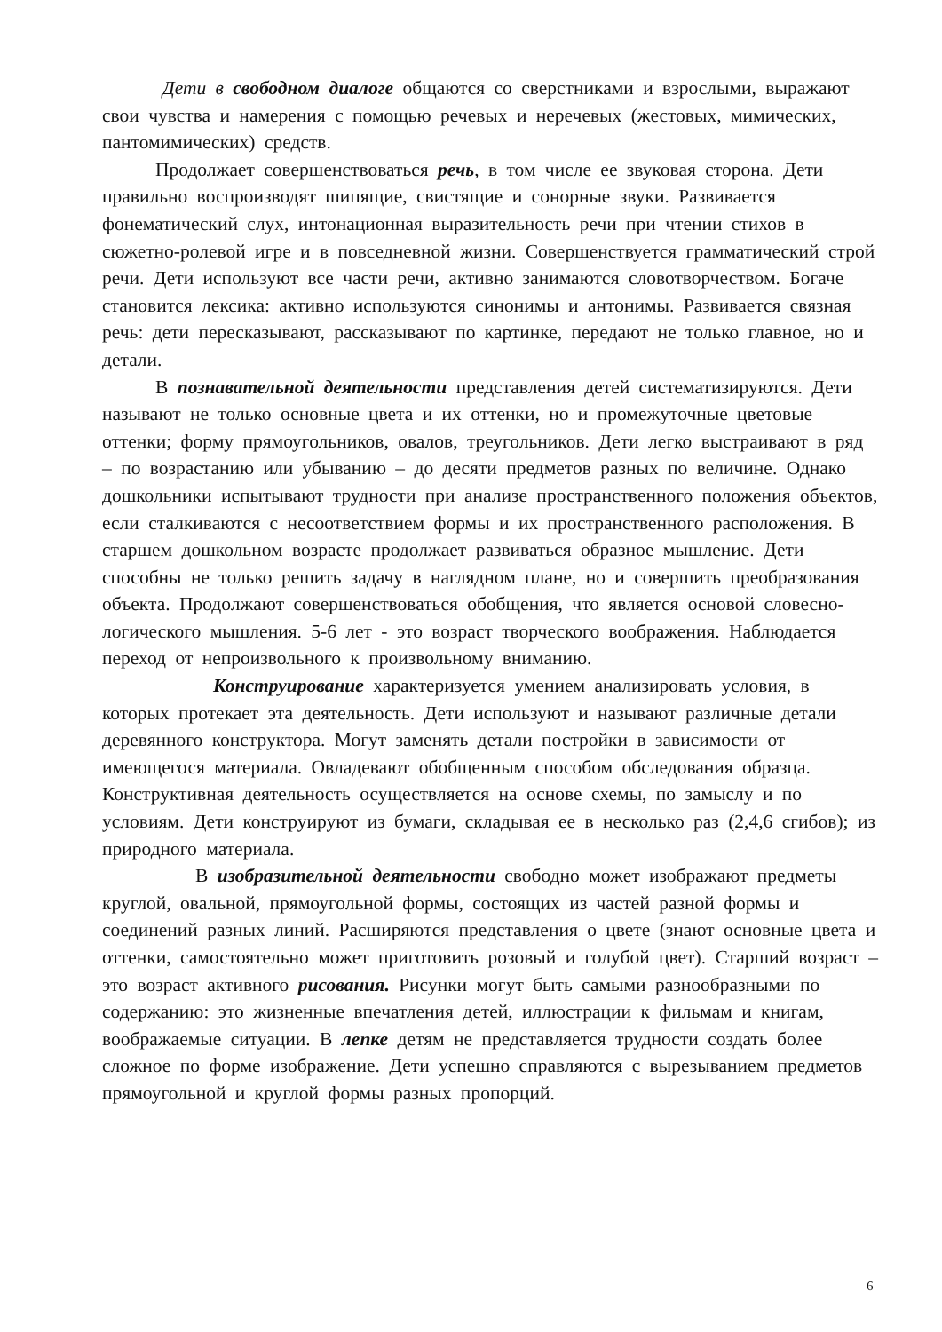Дети в свободном диалоге общаются со сверстниками и взрослыми, выражают свои чувства и намерения с помощью речевых и неречевых (жестовых, мимических, пантомимических) средств.
Продолжает совершенствоваться речь, в том числе ее звуковая сторона. Дети правильно воспроизводят шипящие, свистящие и сонорные звуки. Развивается фонематический слух, интонационная выразительность речи при чтении стихов в сюжетно-ролевой игре и в повседневной жизни. Совершенствуется грамматический строй речи. Дети используют все части речи, активно занимаются словотворчеством. Богаче становится лексика: активно используются синонимы и антонимы. Развивается связная речь: дети пересказывают, рассказывают по картинке, передают не только главное, но и детали.
В познавательной деятельности представления детей систематизируются. Дети называют не только основные цвета и их оттенки, но и промежуточные цветовые оттенки; форму прямоугольников, овалов, треугольников. Дети легко выстраивают в ряд – по возрастанию или убыванию – до десяти предметов разных по величине. Однако дошкольники испытывают трудности при анализе пространственного положения объектов, если сталкиваются с несоответствием формы и их пространственного расположения. В старшем дошкольном возрасте продолжает развиваться образное мышление. Дети способны не только решить задачу в наглядном плане, но и совершить преобразования объекта. Продолжают совершенствоваться обобщения, что является основой словесно-логического мышления. 5-6 лет - это возраст творческого воображения. Наблюдается переход от непроизвольного к произвольному вниманию.
Конструирование характеризуется умением анализировать условия, в которых протекает эта деятельность. Дети используют и называют различные детали деревянного конструктора. Могут заменять детали постройки в зависимости от имеющегося материала. Овладевают обобщенным способом обследования образца. Конструктивная деятельность осуществляется на основе схемы, по замыслу и по условиям. Дети конструируют из бумаги, складывая ее в несколько раз (2,4,6 сгибов); из природного материала.
В изобразительной деятельности свободно может изображают предметы круглой, овальной, прямоугольной формы, состоящих из частей разной формы и соединений разных линий. Расширяются представления о цвете (знают основные цвета и оттенки, самостоятельно может приготовить розовый и голубой цвет). Старший возраст – это возраст активного рисования. Рисунки могут быть самыми разнообразными по содержанию: это жизненные впечатления детей, иллюстрации к фильмам и книгам, воображаемые ситуации. В лепке детям не представляется трудности создать более сложное по форме изображение. Дети успешно справляются с вырезыванием предметов прямоугольной и круглой формы разных пропорций.
6